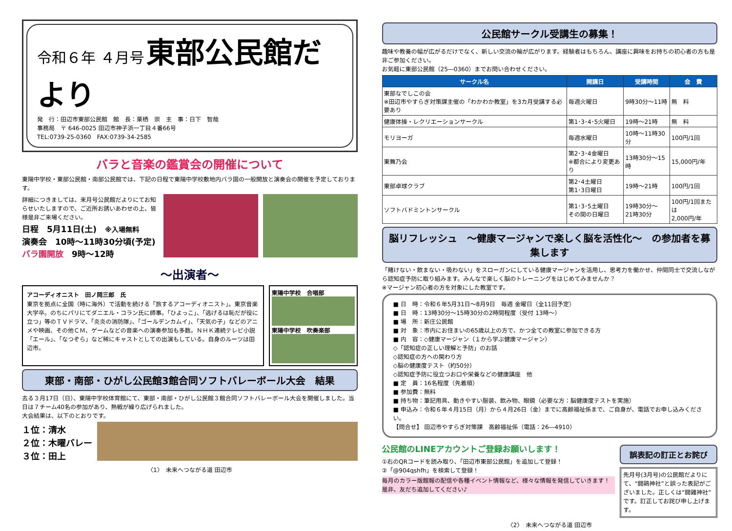令和６年 ４月号 東部公民館だより
発　行：田辺市東部公民館　館　長：栗栖　崇　主　事：日下　智哉
事務局　〒 646-0025 田辺市神子浜一丁目４番66号
TEL:0739-25-0360　FAX:0739-34-2585
バラと音楽の鑑賞会の開催について
東陽中学校・東部公民館・南部公民館では、下記の日程で東陽中学校敷地内バラ園の一般開放と演奏会の開催を予定しております。
詳細につきましては、来月号公民館だよりにてお知らせいたしますので、ご近所お誘いあわせの上、皆様是非ご来場ください。
日程　5月11日(土)　※入場無料
演奏会　10時～11時30分頃(予定)
バラ園開放　9時～12時
～出演者～
アコーディオニスト　田ノ岡三郎　氏
東京を拠点に全国（時に海外）で活動を続ける「旅するアコーディオニスト」。東京音楽大学卒。のちにパリにてダニエル・コラン氏に師事。「ひよっこ」、「逃げるは恥だが役に立つ」等のＴＶドラマ、「炎炎の消防隊」、「ゴールデンカムイ」、「天気の子」などのアニメや映画、その他ＣＭ、ゲームなどの音楽への演奏参加も多数。ＮＨＫ連続テレビ小説「エール」、「なつぞら」など稀にキャストとしての出演もしている。自身のルーツは田辺市。
東陽中学校　合唱部
東陽中学校　吹奏楽部
東部・南部・ひがし公民館3館合同ソフトバレーボール大会　結果
去る３月17日（日）、東陽中学校体育館にて、東部・南部・ひがし公民館３館合同ソフトバレーボール大会を開催しました。当日は７チーム40名の参加があり、熱戦が繰り広げられました。
大会結果は、以下のとおりです。
１位：清水
２位：木曜バレー
３位：田上
〈1〉　未来へつながる道 田辺市
公民館サークル受講生の募集！
趣味や教養の幅が広がるだけでなく、新しい交流の輪が広がります。経験者はもちろん、講座に興味をお持ちの初心者の方も是非ご参加ください。
お気軽に東部公民館（25―0360）までお問い合わせください。
| サークル名 | 開講日 | 受講時間 | 会 費 |
| --- | --- | --- | --- |
| 東部なでしこの会 ※田辺市やすらぎ対策課主催の「わかわか教室」を3カ月受講する必要あり | 毎週火曜日 | 9時30分～11時 | 無 料 |
| 健康体操・レクリエーションサークル | 第1･3･4･5火曜日 | 19時～21時 | 無 料 |
| モリヨーガ | 毎週水曜日 | 10時～11時30分 | 100円/1回 |
| 東舞乃会 | 第2･3･4金曜日 ※都合により変更あり | 13時30分～15時 | 15,000円/年 |
| 東部卓球クラブ | 第2･4土曜日 第1･3日曜日 | 19時～21時 | 100円/1回 |
| ソフトバドミントンサークル | 第1･3･5土曜日 その間の日曜日 | 19時30分～ 21時30分 | 100円/1回または 2,000円/年 |
脳リフレッシュ　～健康マージャンで楽しく脳を活性化～　の参加者を募集します
「賭けない・飲まない・吸わない」をスローガンにしている健康マージャンを活用し、思考力を働かせ、仲間同士で交流しながら認知症予防に取り組みます。みんなで楽しく脳のトレーニングをはじめてみませんか？
※マージャン初心者の方を対象にした教室です。
■ 日　時：令和６年5月31日～8月9日　毎週 金曜日（全11回予定）
■ 日　時：13時30分～15時30分の2時間程度（受付 13時～）
■ 場　所：新庄公民館
■ 対　象：市内にお住まいの65歳以上の方で、かつ全ての教室に参加できる方
■ 内　容：◇健康マージャン（１から学ぶ健康マージャン）
◇「認知症の正しい理解と予防」のお話
◇認知症の方への関わり方
◇脳の健康度テスト（約50分）
◇認知症予防に役立つお口や栄養などの健康講座　他
■ 定　員：16名程度（先着順）
■ 参加費：無料
■ 持ち物：筆記用具、動きやすい服装、飲み物、眼鏡（必要な方：脳健康度テストを実施）
■ 申込み：令和６年４月15日（月）から４月26日（金）までに高齢福祉係まで、ご自身が、電話でお申し込みください。
【問合せ】 田辺市やすらぎ対策課　高齢福祉係（電話：26―4910）
公民館のLINEアカウントご登録お願いします！
①右のQRコードを読み取り、「田辺市東部公民館」を追加して登録！
②「@904qshfh」を検索して登録！
毎月のカラー版館報の配信や各種イベント情報など、様々な情報を発信していきます！是非、友だち追加してください♪
誤表記の訂正とお詫び
先月号(3月号)の公民館だよりにて、“闘鶏神社”と誤った表記がございました。正しくは“闘雞神社”です。訂正してお詫び申し上げます。
〈2〉　未来へつながる道 田辺市